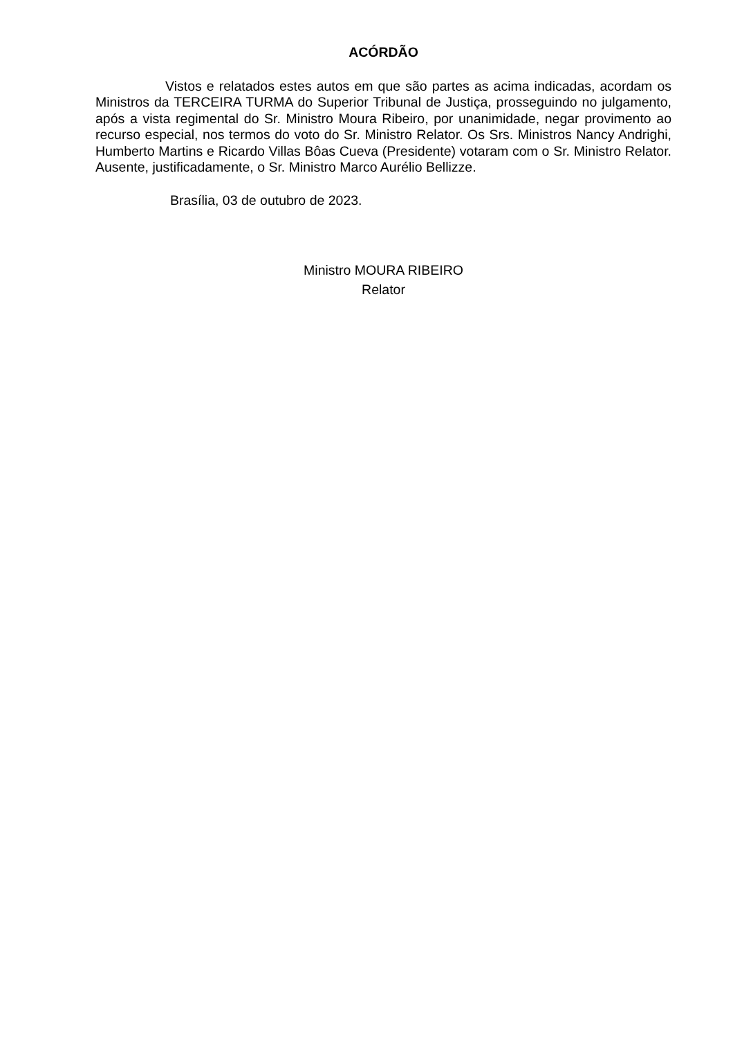ACÓRDÃO
Vistos e relatados estes autos em que são partes as acima indicadas, acordam os Ministros da TERCEIRA TURMA do Superior Tribunal de Justiça, prosseguindo no julgamento, após a vista regimental do Sr. Ministro Moura Ribeiro, por unanimidade, negar provimento ao recurso especial, nos termos do voto do Sr. Ministro Relator. Os Srs. Ministros Nancy Andrighi, Humberto Martins e Ricardo Villas Bôas Cueva (Presidente) votaram com o Sr. Ministro Relator. Ausente, justificadamente, o Sr. Ministro Marco Aurélio Bellizze.
Brasília, 03 de outubro de 2023.
Ministro MOURA RIBEIRO
Relator